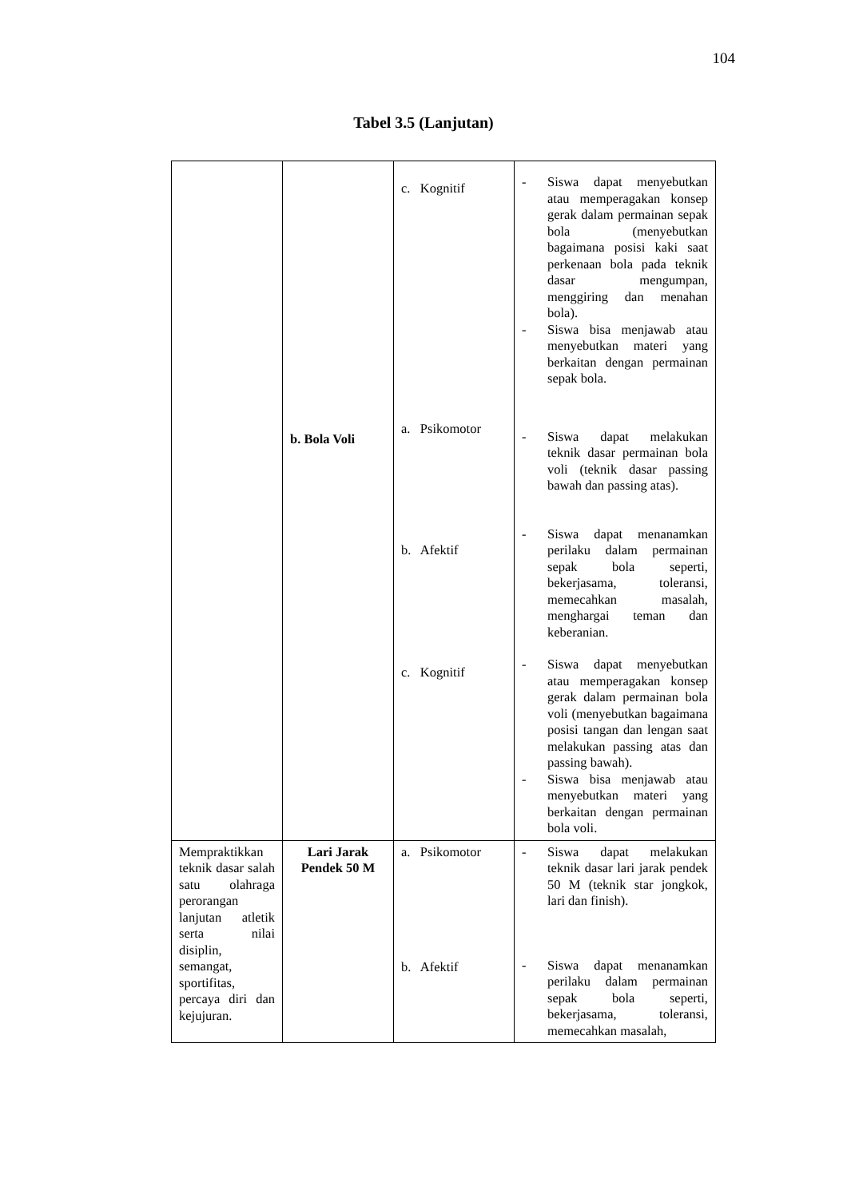104
Tabel 3.5 (Lanjutan)
| | b. Bola Voli | c. Kognitif a. Psikomotor b. Afektif c. Kognitif | - Siswa dapat menyebutkan atau memperagakan konsep gerak dalam permainan sepak bola (menyebutkan bagaimana posisi kaki saat perkenaan bola pada teknik dasar mengumpan, menggiring dan menahan bola). - Siswa bisa menjawab atau menyebutkan materi yang berkaitan dengan permainan sepak bola. - Siswa dapat melakukan teknik dasar permainan bola voli (teknik dasar passing bawah dan passing atas). - Siswa dapat menanamkan perilaku dalam permainan sepak bola seperti, bekerjasama, toleransi, memecahkan masalah, menghargai teman dan keberanian. - Siswa dapat menyebutkan atau memperagakan konsep gerak dalam permainan bola voli (menyebutkan bagaimana posisi tangan dan lengan saat melakukan passing atas dan passing bawah). - Siswa bisa menjawab atau menyebutkan materi yang berkaitan dengan permainan bola voli. |
| Mempraktikkan teknik dasar salah satu olahraga perorangan lanjutan atletik serta nilai disiplin, semangat, sportifitas, percaya diri dan kejujuran. | Lari Jarak Pendek 50 M | a. Psikomotor b. Afektif | - Siswa dapat melakukan teknik dasar lari jarak pendek 50 M (teknik star jongkok, lari dan finish). - Siswa dapat menanamkan perilaku dalam permainan sepak bola seperti, bekerjasama, toleransi, memecahkan masalah, |